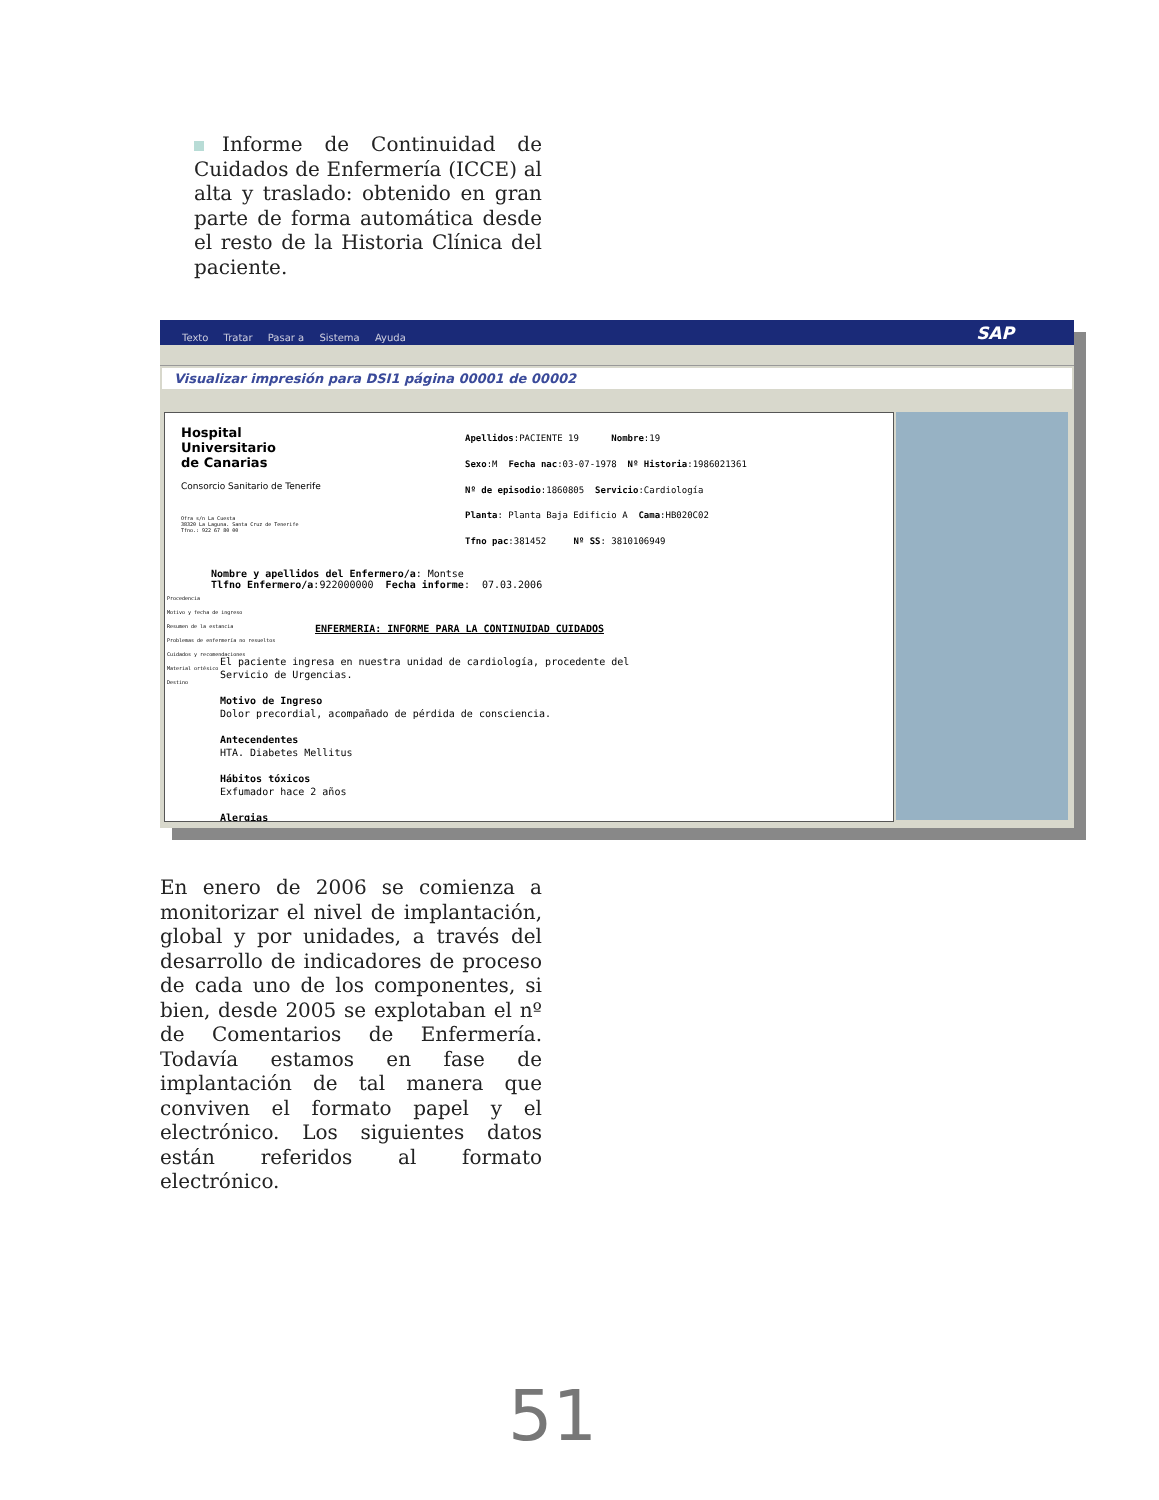Informe de Continuidad de Cuidados de Enfermería (ICCE) al alta y traslado: obtenido en gran parte de forma automática desde el resto de la Historia Clínica del paciente.
Texto Tratar Pasar a Sistema Ayuda
SAP
Visualizar impresión para DSI1 página 00001 de 00002
Hospital Universitario de Canarias
Consorcio Sanitario de Tenerife
Ofra s/n La Cuesta 38320 La Laguna. Santa Cruz de Tenerife Tfno.: 922 67 80 00
Apellidos:PACIENTE 19 Nombre:19
Sexo:M Fecha nac:03-07-1978 Nº Historia:1986021361
Nº de episodio:1860805 Servicio:Cardiología
Planta: Planta Baja Edificio A Cama:HB020C02
Tfno pac:381452 Nº SS: 3810106949
Nombre y apellidos del Enfermero/a: Montse Tlfno Enfermero/a:922000000 Fecha informe: 07.03.2006
Procedencia Motivo y fecha de ingreso Resumen de la estancia Problemas de enfermería no resueltos Cuidados y recomendaciones Material ortésico Destino
ENFERMERIA: INFORME PARA LA CONTINUIDAD CUIDADOS
El paciente ingresa en nuestra unidad de cardiología, procedente del Servicio de Urgencias. Motivo de Ingreso Dolor precordial, acompañado de pérdida de consciencia. Antecendentes HTA. Diabetes Mellitus Hábitos tóxicos Exfumador hace 2 años Alergias
En enero de 2006 se comienza a monitorizar el nivel de implantación, global y por unidades, a través del desarrollo de indicadores de proceso de cada uno de los componentes, si bien, desde 2005 se explotaban el nº de Comentarios de Enfermería. Todavía estamos en fase de implantación de tal manera que conviven el formato papel y el electrónico. Los siguientes datos están referidos al formato electrónico.
51